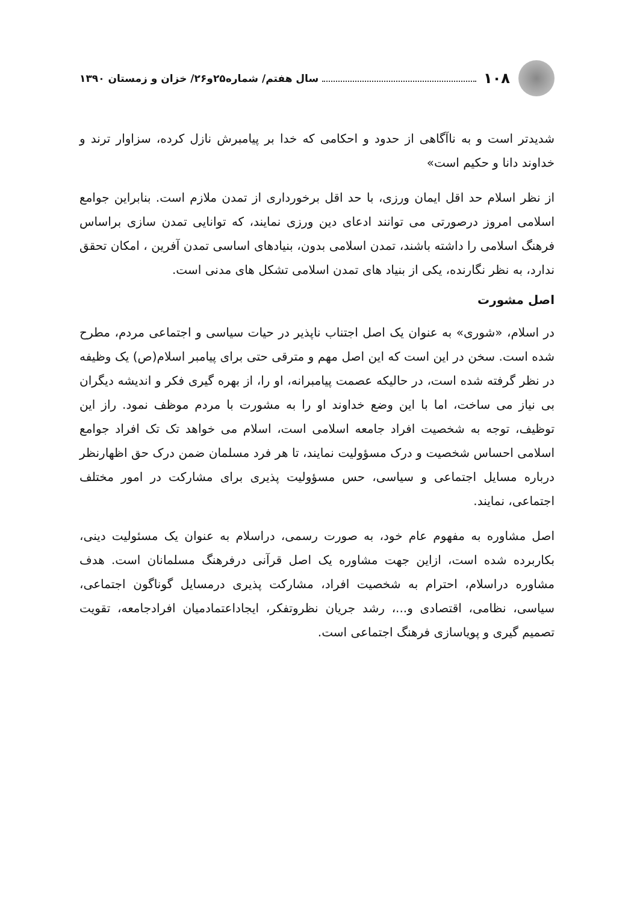۱۰۸ سال هفتم/ شماره۲۵و۲۶/ خزان و زمستان ۱۳۹۰
شدیدتر است و به ناآگاهی از حدود و احکامی که خدا بر پیامبرش نازل کرده، سزاوار ترند و خداوند دانا و حکیم است»
از نظر اسلام حد اقل ایمان ورزی، با حد اقل برخورداری از تمدن ملازم است. بنابراین جوامع اسلامی امروز درصورتی می توانند ادعای دین ورزی نمایند، که توانایی تمدن سازی براساس فرهنگ اسلامی را داشته باشند، تمدن اسلامی بدون، بنیادهای اساسی تمدن آفرین ، امکان تحقق ندارد، به نظر نگارنده، یکی از بنیاد های تمدن اسلامی تشکل های مدنی است.
اصل مشورت
در اسلام، «شوری» به عنوان یک اصل اجتناب ناپذیر در حیات سیاسی و اجتماعی مردم، مطرح شده است. سخن در این است که این اصل مهم و مترقی حتی برای پیامبر اسلام(ص) یک وظیفه در نظر گرفته شده است، در حالیکه عصمت پیامبرانه، او را، از بهره گیری فکر و اندیشه دیگران بی نیاز می ساخت، اما با این وضع خداوند او را به مشورت با مردم موظف نمود. راز این توظیف، توجه به شخصیت افراد جامعه اسلامی است، اسلام می خواهد تک تک افراد جوامع اسلامی احساس شخصیت و درک مسؤولیت نمایند، تا هر فرد مسلمان ضمن درک حق اظهارنظر درباره مسایل اجتماعی و سیاسی، حس مسؤولیت پذیری برای مشارکت در امور مختلف اجتماعی، نمایند.
اصل مشاوره به مفهوم عام خود، به صورت رسمی، دراسلام به عنوان یک مسئولیت دینی، بکاربرده شده است، ازاین جهت مشاوره یک اصل قرآنی درفرهنگ مسلمانان است. هدف مشاوره دراسلام، احترام به شخصیت افراد، مشارکت پذیری درمسایل گوناگون اجتماعی، سیاسی، نظامی، اقتصادی و...، رشد جریان نظروتفکر، ایجاداعتمادمیان افرادجامعه، تقویت تصمیم گیری و پویاسازی فرهنگ اجتماعی است.